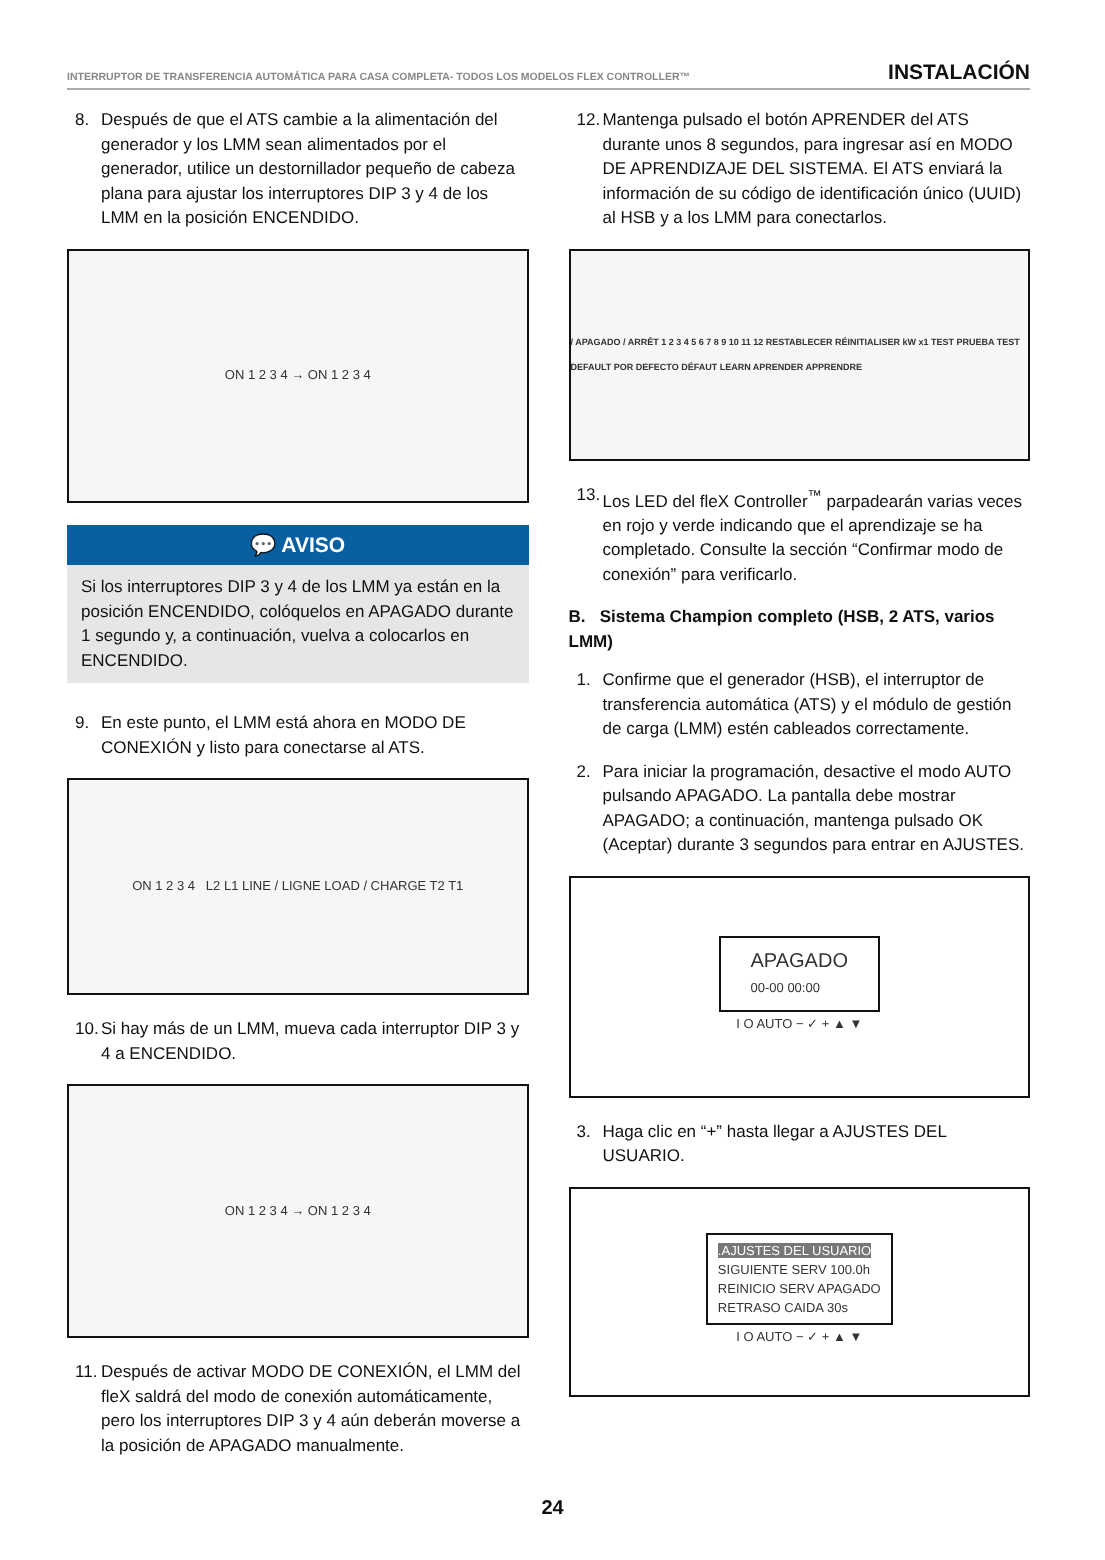INTERRUPTOR DE TRANSFERENCIA AUTOMÁTICA PARA CASA COMPLETA- TODOS LOS MODELOS FLEX CONTROLLER™ INSTALACIÓN
8. Después de que el ATS cambie a la alimentación del generador y los LMM sean alimentados por el generador, utilice un destornillador pequeño de cabeza plana para ajustar los interruptores DIP 3 y 4 de los LMM en la posición ENCENDIDO.
ON 1 2 3 4 → ON 1 2 3 4
💬 AVISO
Si los interruptores DIP 3 y 4 de los LMM ya están en la posición ENCENDIDO, colóquelos en APAGADO durante 1 segundo y, a continuación, vuelva a colocarlos en ENCENDIDO.
9. En este punto, el LMM está ahora en MODO DE CONEXIÓN y listo para conectarse al ATS.
ON 1 2 3 4 L2 L1 LINE / LIGNE LOAD / CHARGE T2 T1
10. Si hay más de un LMM, mueva cada interruptor DIP 3 y 4 a ENCENDIDO.
ON 1 2 3 4 → ON 1 2 3 4
11. Después de activar MODO DE CONEXIÓN, el LMM del fleX saldrá del modo de conexión automáticamente, pero los interruptores DIP 3 y 4 aún deberán moverse a la posición de APAGADO manualmente.
12. Mantenga pulsado el botón APRENDER del ATS durante unos 8 segundos, para ingresar así en MODO DE APRENDIZAJE DEL SISTEMA. El ATS enviará la información de su código de identificación único (UUID) al HSB y a los LMM para conectarlos.
/ APAGADO / ARRÊT 1 2 3 4 5 6 7 8 9 10 11 12 RESTABLECER RÉINITIALISER kW x1 TEST PRUEBA TEST DEFAULT POR DEFECTO DÉFAUT LEARN APRENDER APPRENDRE
13. Los LED del fleX Controller<sup>™</sup> parpadearán varias veces en rojo y verde indicando que el aprendizaje se ha completado. Consulte la sección “Confirmar modo de conexión” para verificarlo.
B. Sistema Champion completo (HSB, 2 ATS, varios LMM)
1. Confirme que el generador (HSB), el interruptor de transferencia automática (ATS) y el módulo de gestión de carga (LMM) estén cableados correctamente.
2. Para iniciar la programación, desactive el modo AUTO pulsando APAGADO. La pantalla debe mostrar APAGADO; a continuación, mantenga pulsado OK (Aceptar) durante 3 segundos para entrar en AJUSTES.
APAGADO
00-00 00:00
I O AUTO − ✓ + ▲ ▼
3. Haga clic en “+” hasta llegar a AJUSTES DEL USUARIO.
.AJUSTES DEL USUARIO
SIGUIENTE SERV 100.0h
REINICIO SERV APAGADO
RETRASO CAIDA 30s
I O AUTO − ✓ + ▲ ▼
24